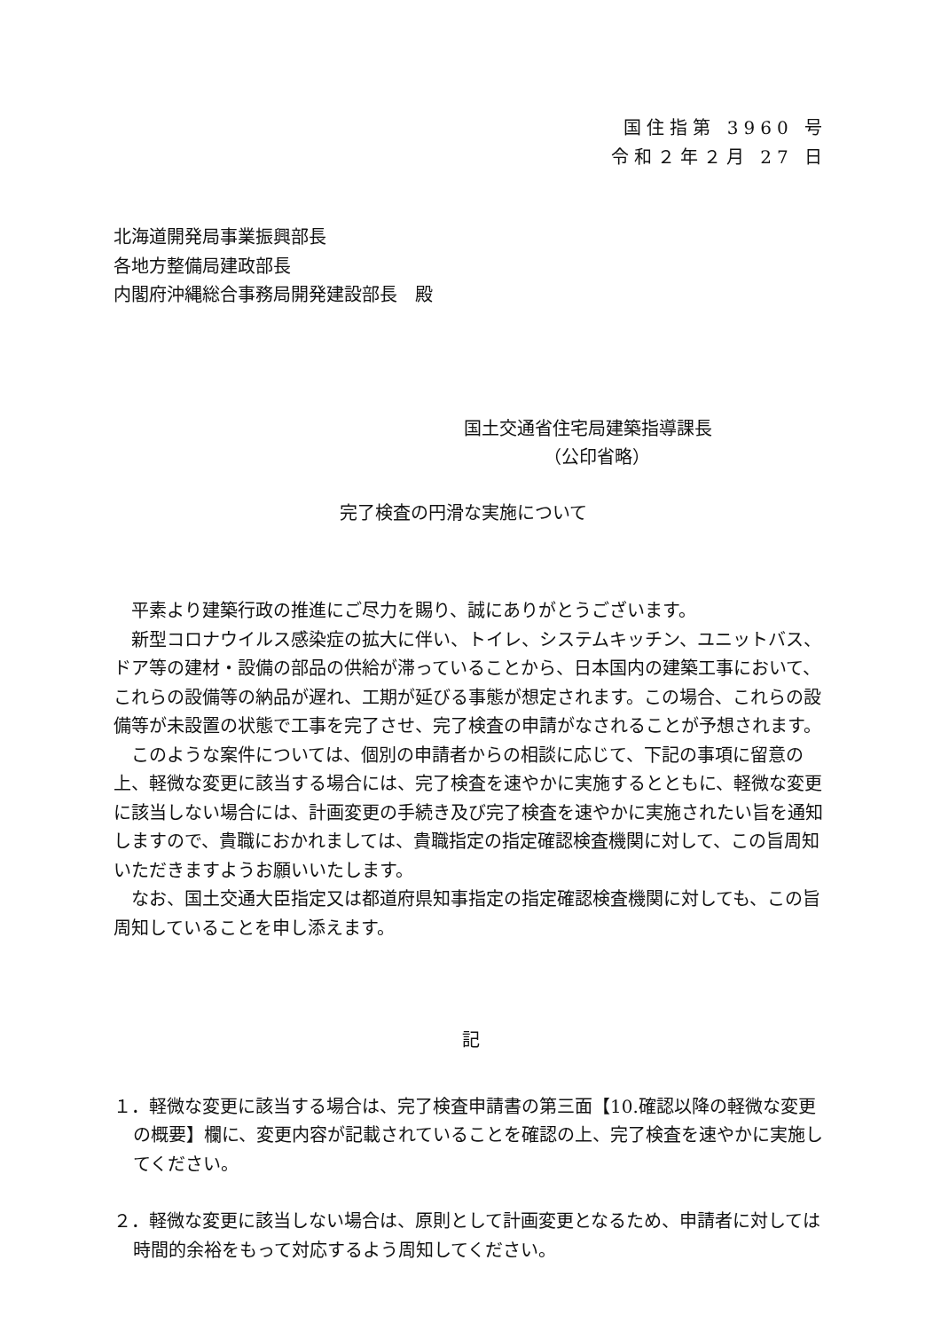国住指第 3960 号
令和２年２月 27 日
北海道開発局事業振興部長
各地方整備局建政部長
内閣府沖縄総合事務局開発建設部長　殿
国土交通省住宅局建築指導課長
（公印省略）
完了検査の円滑な実施について
平素より建築行政の推進にご尽力を賜り、誠にありがとうございます。
新型コロナウイルス感染症の拡大に伴い、トイレ、システムキッチン、ユニットバス、ドア等の建材・設備の部品の供給が滞っていることから、日本国内の建築工事において、これらの設備等の納品が遅れ、工期が延びる事態が想定されます。この場合、これらの設備等が未設置の状態で工事を完了させ、完了検査の申請がなされることが予想されます。
このような案件については、個別の申請者からの相談に応じて、下記の事項に留意の上、軽微な変更に該当する場合には、完了検査を速やかに実施するとともに、軽微な変更に該当しない場合には、計画変更の手続き及び完了検査を速やかに実施されたい旨を通知しますので、貴職におかれましては、貴職指定の指定確認検査機関に対して、この旨周知いただきますようお願いいたします。
なお、国土交通大臣指定又は都道府県知事指定の指定確認検査機関に対しても、この旨周知していることを申し添えます。
記
１．軽微な変更に該当する場合は、完了検査申請書の第三面【10.確認以降の軽微な変更の概要】欄に、変更内容が記載されていることを確認の上、完了検査を速やかに実施してください。
２．軽微な変更に該当しない場合は、原則として計画変更となるため、申請者に対しては時間的余裕をもって対応するよう周知してください。